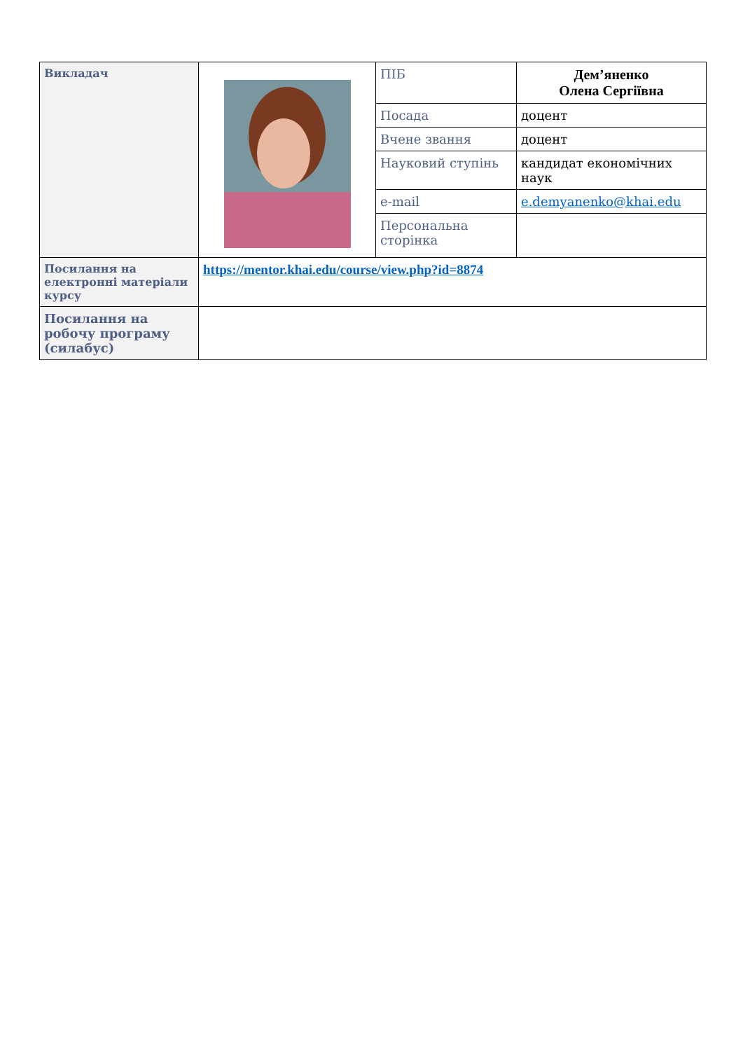| Викладач | | ПІБ | Дем’яненко Олена Сергіївна |
| | | Посада | доцент |
| | | Вчене звання | доцент |
| | | Науковий ступінь | кандидат економічних наук |
| | | e-mail | e.demyanenko@khai.edu |
| | | Персональна сторінка | |
| Посилання на електронні матеріали курсу | https://mentor.khai.edu/course/view.php?id=8874 | | |
| Посилання на робочу програму (силабус) | | | |